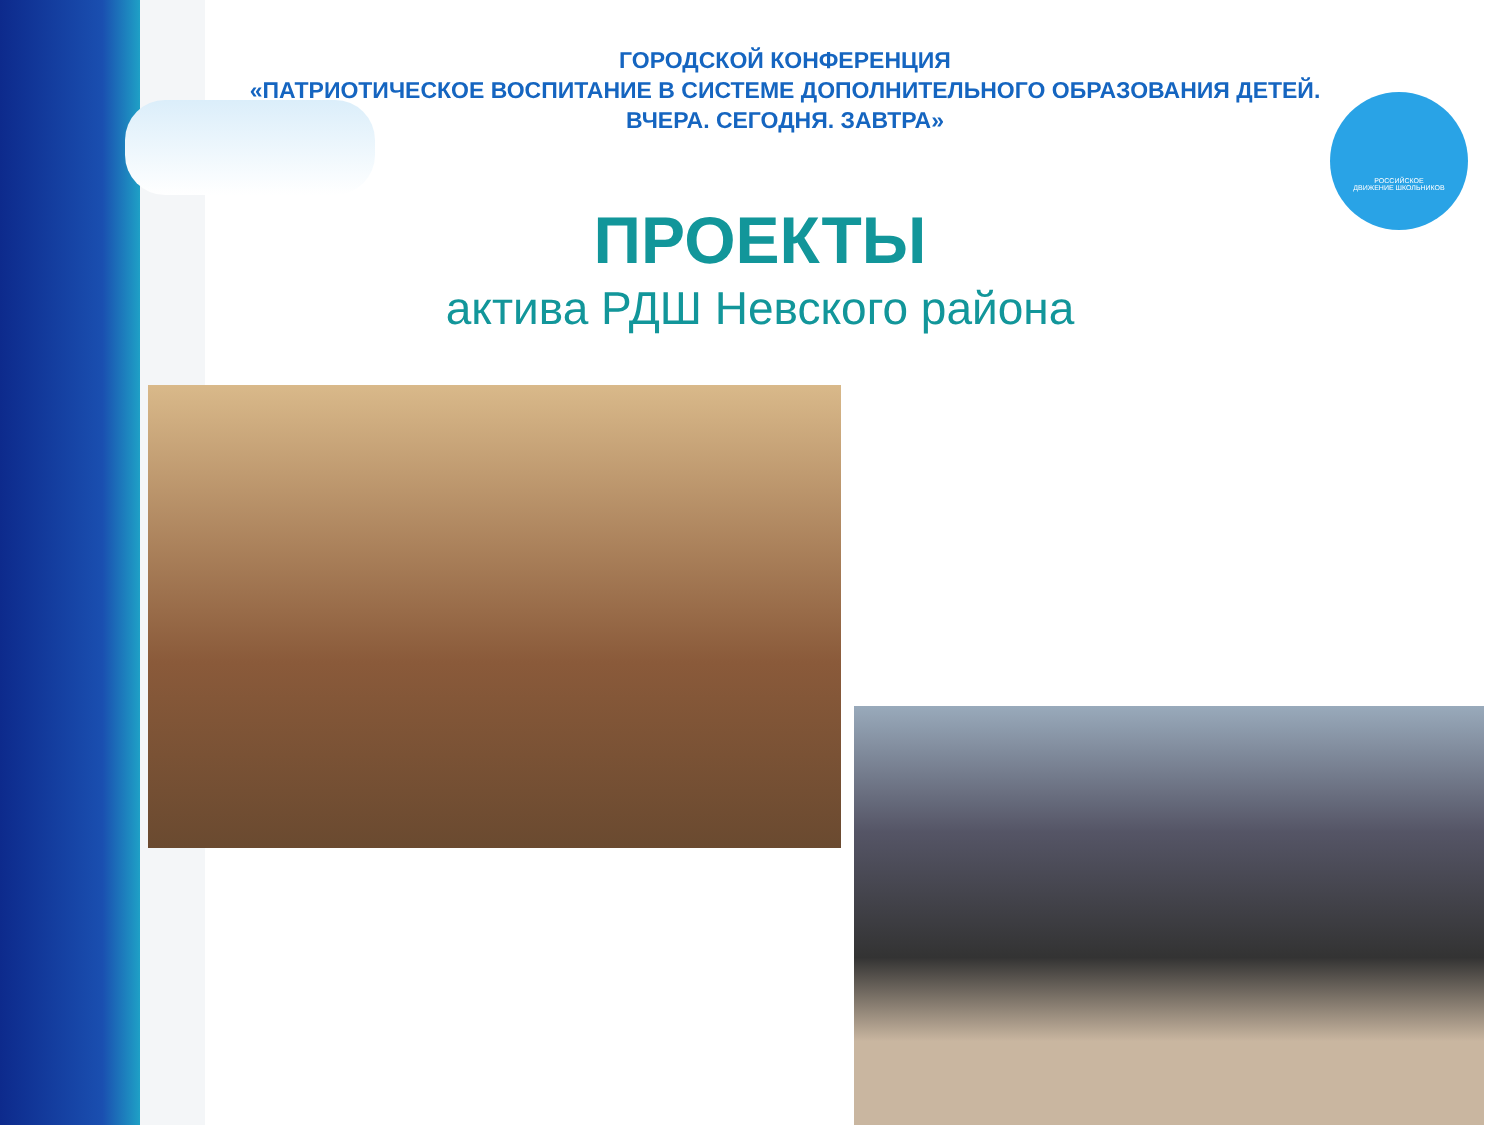ГОРОДСКОЙ КОНФЕРЕНЦИЯ
«ПАТРИОТИЧЕСКОЕ ВОСПИТАНИЕ В СИСТЕМЕ ДОПОЛНИТЕЛЬНОГО ОБРАЗОВАНИЯ ДЕТЕЙ.
ВЧЕРА. СЕГОДНЯ. ЗАВТРА»
РОССИЙСКОЕ
ДВИЖЕНИЕ ШКОЛЬНИКОВ
ПРОЕКТЫ
актива РДШ Невского района